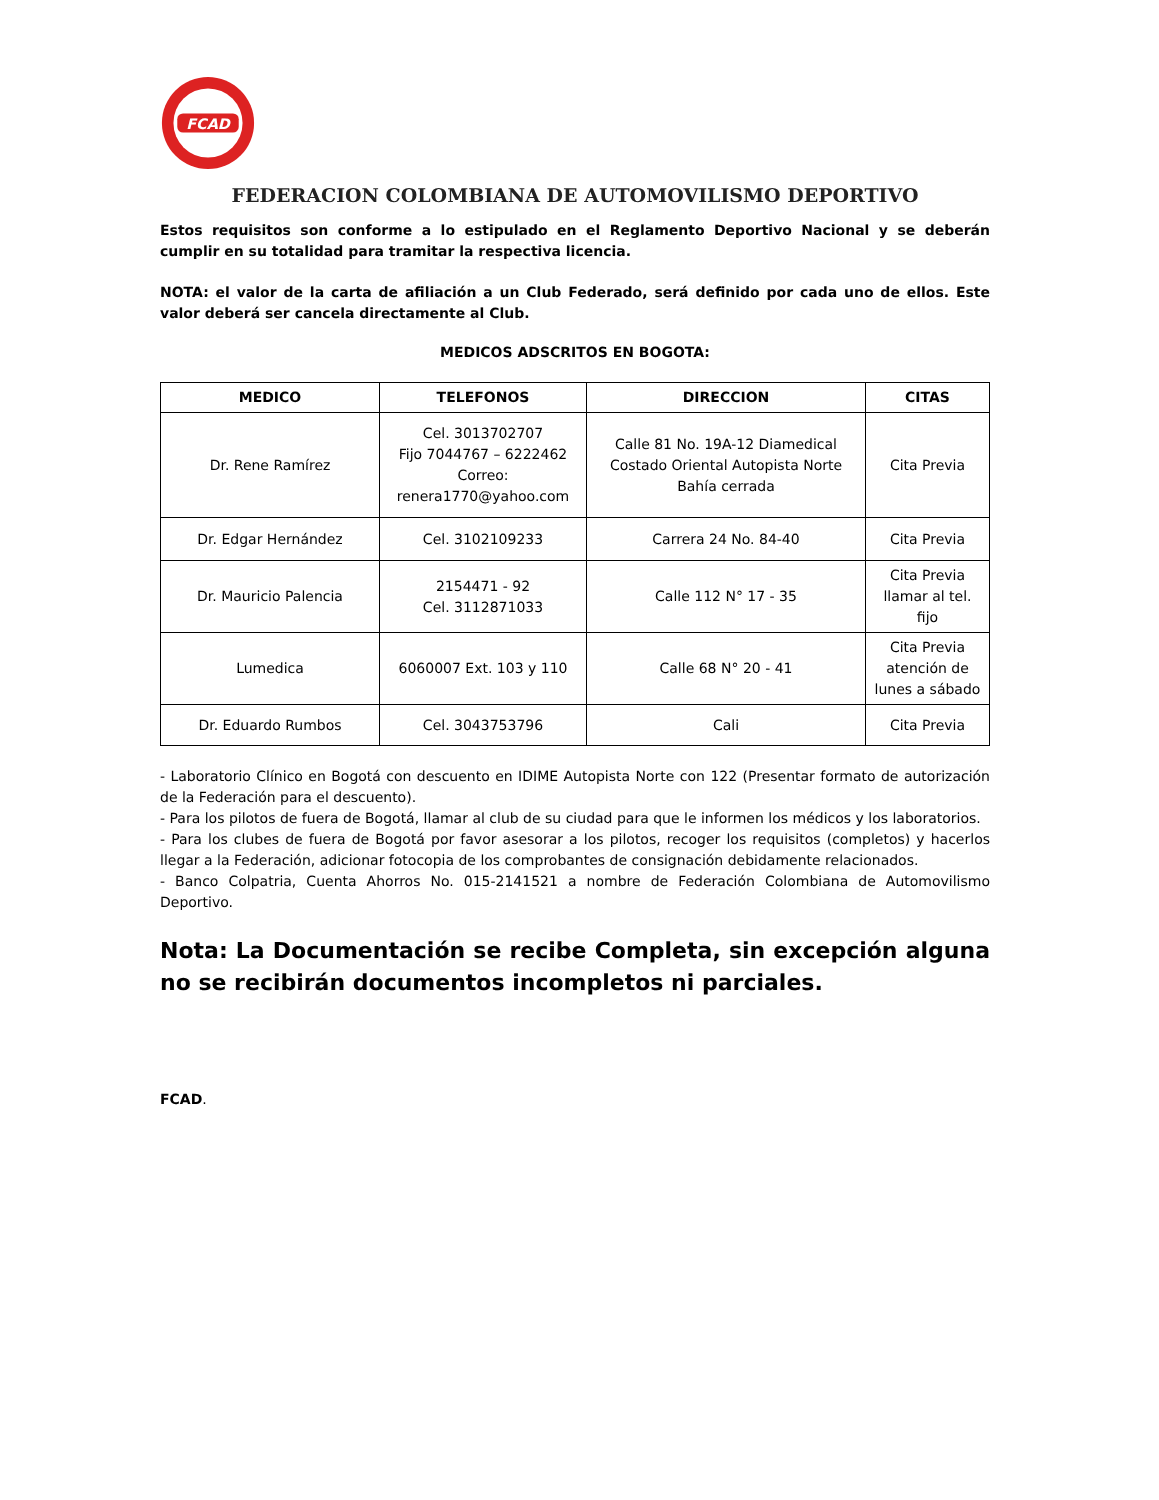FCAD
FEDERACION COLOMBIANA DE AUTOMOVILISMO DEPORTIVO
Estos requisitos son conforme a lo estipulado en el Reglamento Deportivo Nacional y se deberán cumplir en su totalidad para tramitar la respectiva licencia.
NOTA: el valor de la carta de afiliación a un Club Federado, será definido por cada uno de ellos. Este valor deberá ser cancela directamente al Club.
MEDICOS ADSCRITOS EN BOGOTA:
| MEDICO | TELEFONOS | DIRECCION | CITAS |
| --- | --- | --- | --- |
| Dr. Rene Ramírez | Cel. 3013702707 Fijo 7044767 – 6222462 Correo: renera1770@yahoo.com | Calle 81 No. 19A-12 Diamedical Costado Oriental Autopista Norte Bahía cerrada | Cita Previa |
| Dr. Edgar Hernández | Cel. 3102109233 | Carrera 24 No. 84-40 | Cita Previa |
| Dr. Mauricio Palencia | 2154471 - 92 Cel. 3112871033 | Calle 112 N° 17 - 35 | Cita Previa llamar al tel. fijo |
| Lumedica | 6060007 Ext. 103 y 110 | Calle 68 N° 20 - 41 | Cita Previa atención de lunes a sábado |
| Dr. Eduardo Rumbos | Cel. 3043753796 | Cali | Cita Previa |
- Laboratorio Clínico en Bogotá con descuento en IDIME Autopista Norte con 122 (Presentar formato de autorización de la Federación para el descuento).
- Para los pilotos de fuera de Bogotá, llamar al club de su ciudad para que le informen los médicos y los laboratorios.
- Para los clubes de fuera de Bogotá por favor asesorar a los pilotos, recoger los requisitos (completos) y hacerlos llegar a la Federación, adicionar fotocopia de los comprobantes de consignación debidamente relacionados.
- Banco Colpatria, Cuenta Ahorros No. 015-2141521 a nombre de Federación Colombiana de Automovilismo Deportivo.
Nota: La Documentación se recibe Completa, sin excepción alguna no se recibirán documentos incompletos ni parciales.
FCAD.